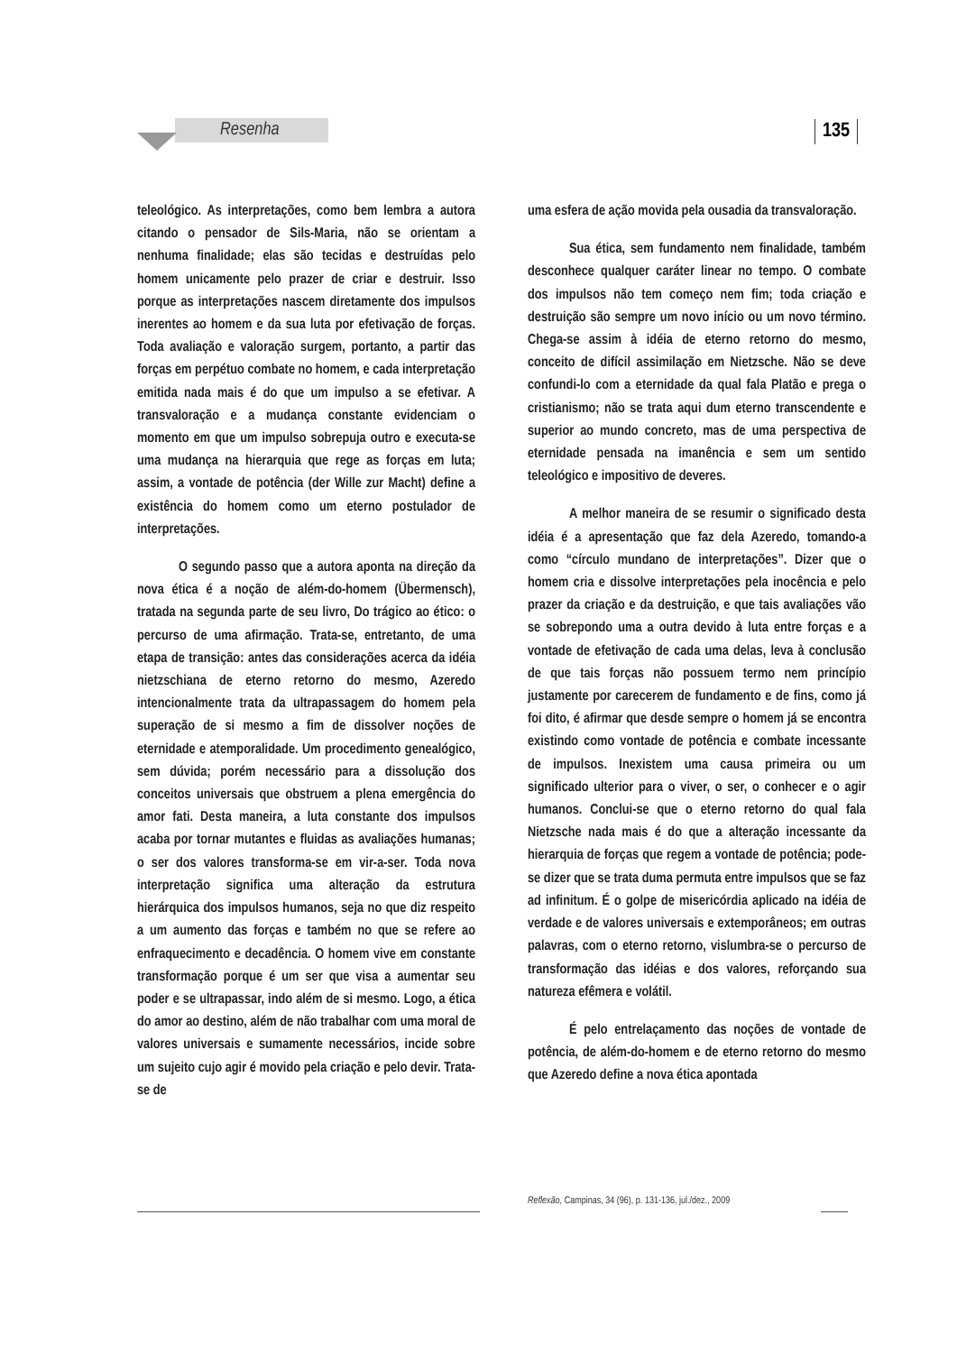Resenha 135
teleológico. As interpretações, como bem lembra a autora citando o pensador de Sils-Maria, não se orientam a nenhuma finalidade; elas são tecidas e destruídas pelo homem unicamente pelo prazer de criar e destruir. Isso porque as interpretações nascem diretamente dos impulsos inerentes ao homem e da sua luta por efetivação de forças. Toda avaliação e valoração surgem, portanto, a partir das forças em perpétuo combate no homem, e cada interpretação emitida nada mais é do que um impulso a se efetivar. A transvaloração e a mudança constante evidenciam o momento em que um impulso sobrepuja outro e executa-se uma mudança na hierarquia que rege as forças em luta; assim, a vontade de potência (der Wille zur Macht) define a existência do homem como um eterno postulador de interpretações.
O segundo passo que a autora aponta na direção da nova ética é a noção de além-do-homem (Übermensch), tratada na segunda parte de seu livro, Do trágico ao ético: o percurso de uma afirmação. Trata-se, entretanto, de uma etapa de transição: antes das considerações acerca da idéia nietzschiana de eterno retorno do mesmo, Azeredo intencionalmente trata da ultrapassagem do homem pela superação de si mesmo a fim de dissolver noções de eternidade e atemporalidade. Um procedimento genealógico, sem dúvida; porém necessário para a dissolução dos conceitos universais que obstruem a plena emergência do amor fati. Desta maneira, a luta constante dos impulsos acaba por tornar mutantes e fluidas as avaliações humanas; o ser dos valores transforma-se em vir-a-ser. Toda nova interpretação significa uma alteração da estrutura hierárquica dos impulsos humanos, seja no que diz respeito a um aumento das forças e também no que se refere ao enfraquecimento e decadência. O homem vive em constante transformação porque é um ser que visa a aumentar seu poder e se ultrapassar, indo além de si mesmo. Logo, a ética do amor ao destino, além de não trabalhar com uma moral de valores universais e sumamente necessários, incide sobre um sujeito cujo agir é movido pela criação e pelo devir. Trata-se de
uma esfera de ação movida pela ousadia da transvaloração.
Sua ética, sem fundamento nem finalidade, também desconhece qualquer caráter linear no tempo. O combate dos impulsos não tem começo nem fim; toda criação e destruição são sempre um novo início ou um novo término. Chega-se assim à idéia de eterno retorno do mesmo, conceito de difícil assimilação em Nietzsche. Não se deve confundi-lo com a eternidade da qual fala Platão e prega o cristianismo; não se trata aqui dum eterno transcendente e superior ao mundo concreto, mas de uma perspectiva de eternidade pensada na imanência e sem um sentido teleológico e impositivo de deveres.
A melhor maneira de se resumir o significado desta idéia é a apresentação que faz dela Azeredo, tomando-a como “círculo mundano de interpretações”. Dizer que o homem cria e dissolve interpretações pela inocência e pelo prazer da criação e da destruição, e que tais avaliações vão se sobrepondo uma a outra devido à luta entre forças e a vontade de efetivação de cada uma delas, leva à conclusão de que tais forças não possuem termo nem princípio justamente por carecerem de fundamento e de fins, como já foi dito, é afirmar que desde sempre o homem já se encontra existindo como vontade de potência e combate incessante de impulsos. Inexistem uma causa primeira ou um significado ulterior para o viver, o ser, o conhecer e o agir humanos. Conclui-se que o eterno retorno do qual fala Nietzsche nada mais é do que a alteração incessante da hierarquia de forças que regem a vontade de potência; pode-se dizer que se trata duma permuta entre impulsos que se faz ad infinitum. É o golpe de misericórdia aplicado na idéia de verdade e de valores universais e extemporâneos; em outras palavras, com o eterno retorno, vislumbra-se o percurso de transformação das idéias e dos valores, reforçando sua natureza efêmera e volátil.
É pelo entrelaçamento das noções de vontade de potência, de além-do-homem e de eterno retorno do mesmo que Azeredo define a nova ética apontada
Reflexão, Campinas, 34 (96), p. 131-136, jul./dez., 2009